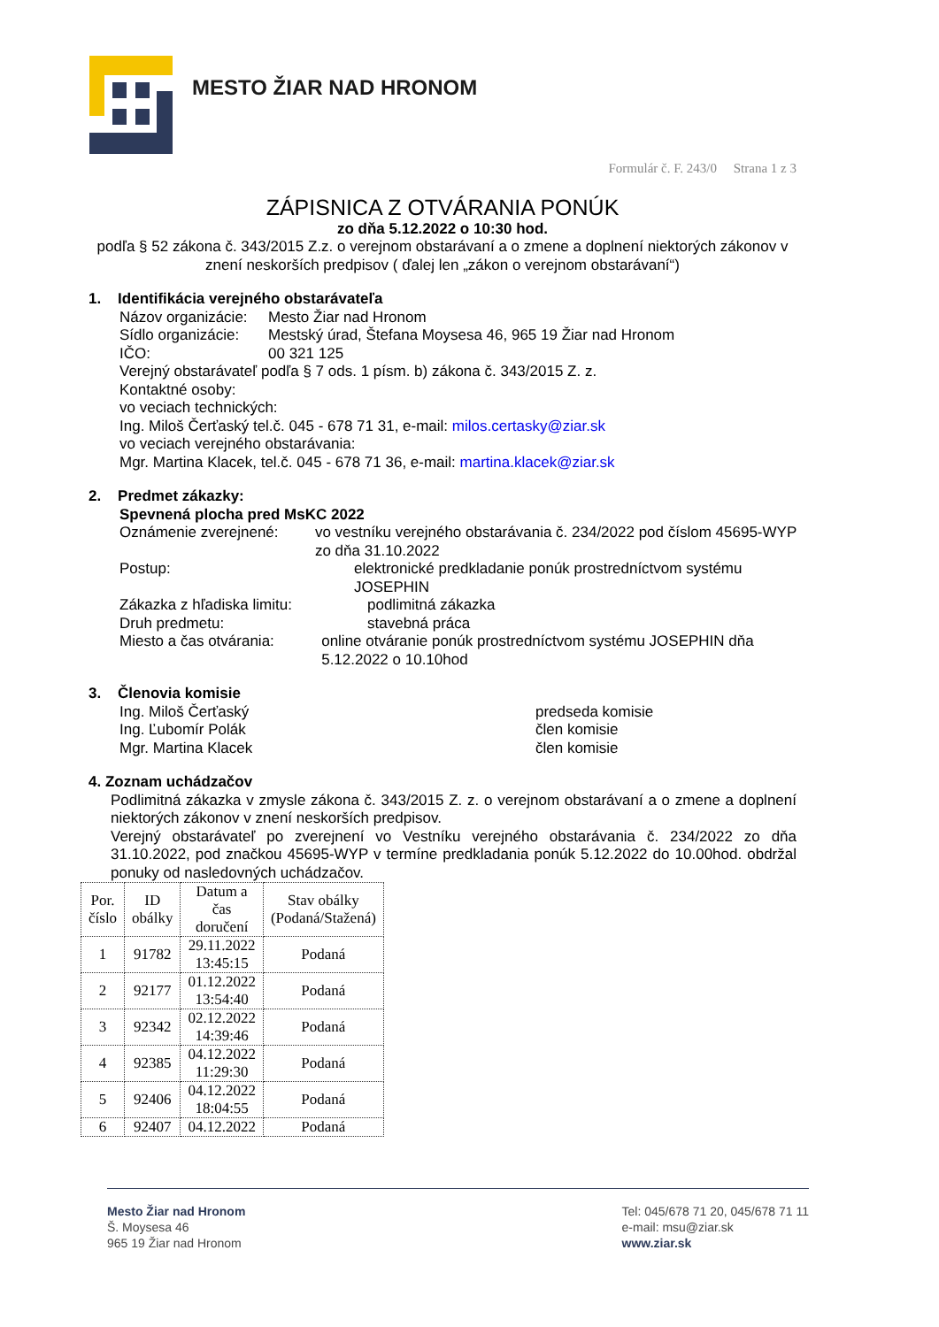MESTO ŽIAR NAD HRONOM
Formulár č. F. 243/0 Strana 1 z 3
ZÁPISNICA Z OTVÁRANIA PONÚK
zo dňa 5.12.2022 o 10:30 hod.
podľa § 52 zákona č. 343/2015 Z.z. o verejnom obstarávaní a o zmene a doplnení niektorých zákonov v znení neskorších predpisov ( ďalej len „zákon o verejnom obstarávaní“)
1. Identifikácia verejného obstarávateľa
Názov organizácie: Mesto Žiar nad Hronom
Sídlo organizácie: Mestský úrad, Štefana Moysesa 46, 965 19 Žiar nad Hronom
IČO: 00 321 125
Verejný obstarávateľ podľa § 7 ods. 1 písm. b) zákona č. 343/2015 Z. z.
Kontaktné osoby:
vo veciach technických:
Ing. Miloš Čerťaský tel.č. 045 - 678 71 31, e-mail: milos.certasky@ziar.sk
vo veciach verejného obstarávania:
Mgr. Martina Klacek, tel.č. 045 - 678 71 36, e-mail: martina.klacek@ziar.sk
2. Predmet zákazky:
Spevnená plocha pred MsKC 2022
Oznámenie zverejnené: vo vestníku verejného obstarávania č. 234/2022 pod číslom 45695-WYP zo dňa 31.10.2022
Postup: elektronické predkladanie ponúk prostredníctvom systému JOSEPHIN
Zákazka z hľadiska limitu: podlimitná zákazka
Druh predmetu: stavebná práca
Miesto a čas otvárania: online otváranie ponúk prostredníctvom systému JOSEPHIN dňa 5.12.2022 o 10.10hod
3. Členovia komisie
Ing. Miloš Čerťaský predseda komisie
Ing. Ľubomír Polák člen komisie
Mgr. Martina Klacek člen komisie
4. Zoznam uchádzačov
Podlimitná zákazka v zmysle zákona č. 343/2015 Z. z. o verejnom obstarávaní a o zmene a doplnení niektorých zákonov v znení neskorších predpisov.
Verejný obstarávateľ po zverejnení vo Vestníku verejného obstarávania č. 234/2022 zo dňa 31.10.2022, pod značkou 45695-WYP v termíne predkladania ponúk 5.12.2022 do 10.00hod. obdržal ponuky od nasledovných uchádzačov.
| Por. číslo | ID obálky | Datum a čas doručení | Stav obálky (Podaná/Stažená) |
| --- | --- | --- | --- |
| 1 | 91782 | 29.11.2022 13:45:15 | Podaná |
| 2 | 92177 | 01.12.2022 13:54:40 | Podaná |
| 3 | 92342 | 02.12.2022 14:39:46 | Podaná |
| 4 | 92385 | 04.12.2022 11:29:30 | Podaná |
| 5 | 92406 | 04.12.2022 18:04:55 | Podaná |
| 6 | 92407 | 04.12.2022 | Podaná |
Mesto Žiar nad Hronom
Š. Moysesa 46
965 19 Žiar nad Hronom
Tel: 045/678 71 20, 045/678 71 11
e-mail: msu@ziar.sk
www.ziar.sk